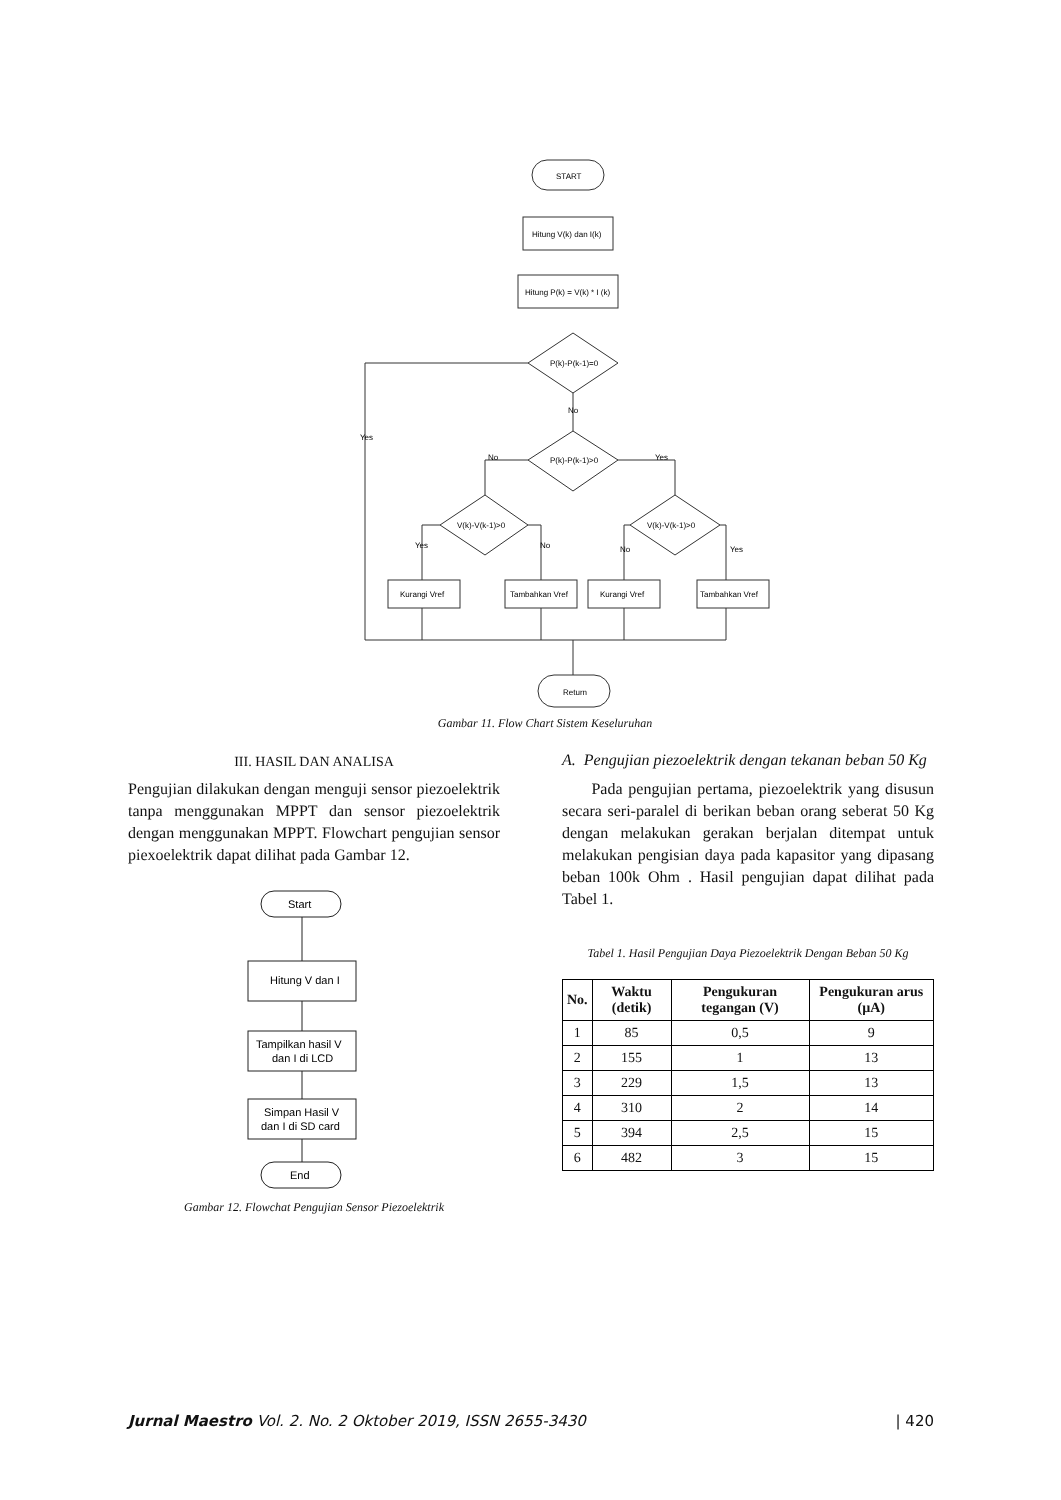START
Hitung V(k) dan I(k)
Hitung P(k) = V(k) * I (k)
P(k)-P(k-1)=0
P(k)-P(k-1)>0
V(k)-V(k-1)>0
V(k)-V(k-1)>0
Kurangi Vref
Tambahkan Vref
Kurangi Vref
Tambahkan Vref
Return
No
Yes
No
Yes
Yes
No
No
Yes
Gambar 11. Flow Chart Sistem Keseluruhan
III. HASIL DAN ANALISA
Pengujian dilakukan dengan menguji sensor piezoelektrik tanpa menggunakan MPPT dan sensor piezoelektrik dengan menggunakan MPPT. Flowchart pengujian sensor piexoelektrik dapat dilihat pada Gambar 12.
Start
Hitung V dan I
Tampilkan hasil V
dan I di LCD
Simpan Hasil V
dan I di SD card
End
Gambar 12. Flowchat Pengujian Sensor Piezoelektrik
A. Pengujian piezoelektrik dengan tekanan beban 50 Kg
Pada pengujian pertama, piezoelektrik yang disusun secara seri-paralel di berikan beban orang seberat 50 Kg dengan melakukan gerakan berjalan ditempat untuk melakukan pengisian daya pada kapasitor yang dipasang beban 100k Ohm . Hasil pengujian dapat dilihat pada Tabel 1.
Tabel 1. Hasil Pengujian Daya Piezoelektrik Dengan Beban 50 Kg
| No. | Waktu (detik) | Pengukuran tegangan (V) | Pengukuran arus (µA) |
| --- | --- | --- | --- |
| 1 | 85 | 0,5 | 9 |
| 2 | 155 | 1 | 13 |
| 3 | 229 | 1,5 | 13 |
| 4 | 310 | 2 | 14 |
| 5 | 394 | 2,5 | 15 |
| 6 | 482 | 3 | 15 |
Jurnal Maestro Vol. 2. No. 2 Oktober 2019, ISSN 2655-3430 | 420